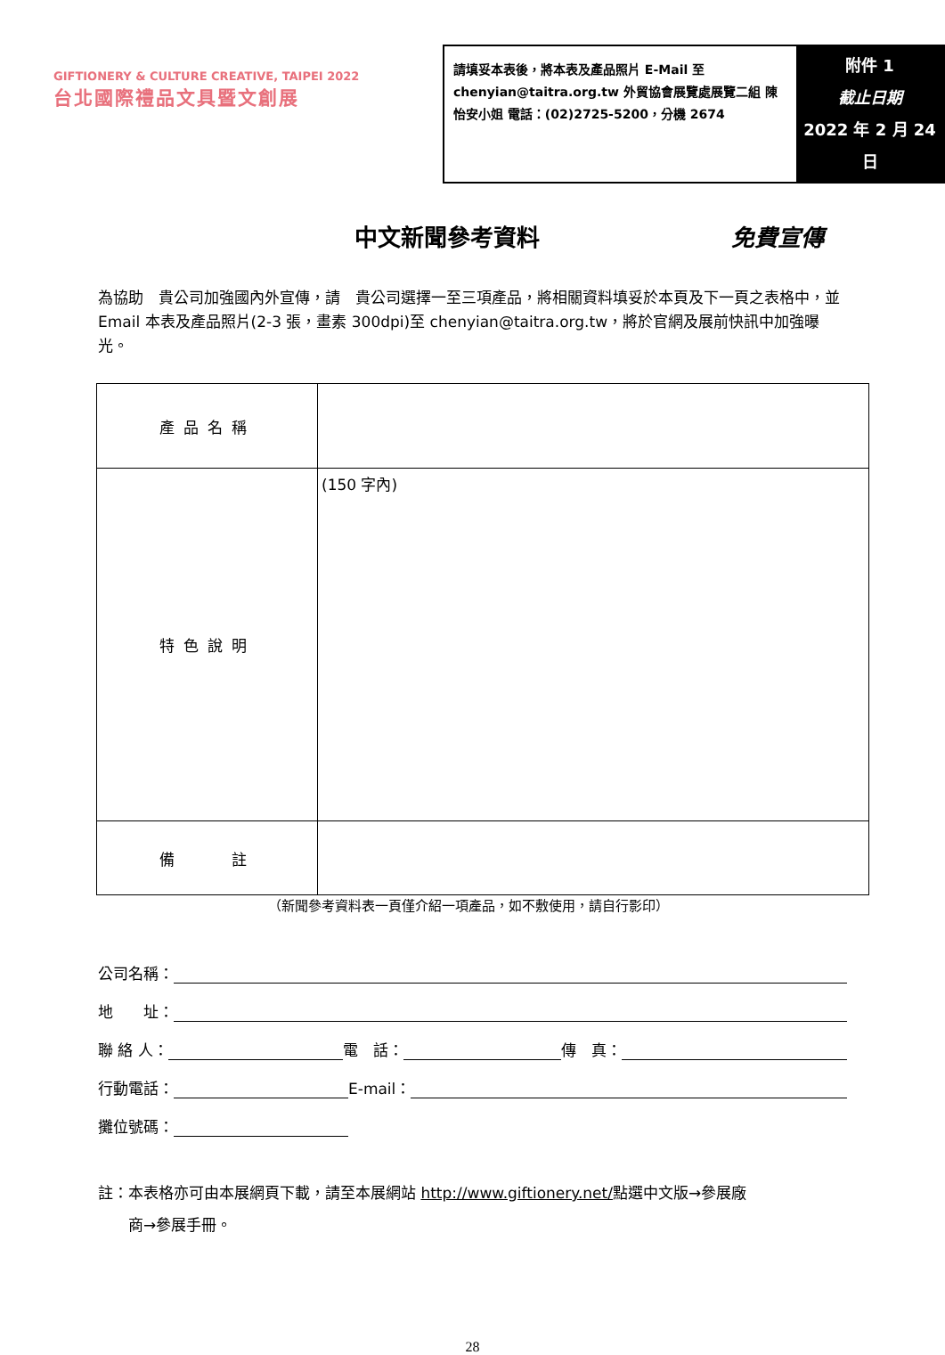GIFTIONERY & CULTURE CREATIVE, TAIPEI 2022
台北國際禮品文具暨文創展
請填妥本表後，將本表及產品照片 E-Mail 至 chenyian@taitra.org.tw 外貿協會展覽處展覽二組 陳怡安小姐 電話：(02)2725-5200，分機 2674
附件 1
截止日期
2022 年 2 月 24 日
中文新聞參考資料 免費宣傳
為協助　貴公司加強國內外宣傳，請　貴公司選擇一至三項產品，將相關資料填妥於本頁及下一頁之表格中，並 Email 本表及產品照片(2-3 張，畫素 300dpi)至 chenyian@taitra.org.tw，將於官網及展前快訊中加強曝光。
| 產品名稱 | |
| 特色說明 | (150 字內) |
| 備 註 | |
（新聞參考資料表一頁僅介紹一項產品，如不敷使用，請自行影印）
公司名稱：
地　　址：
聯 絡 人：
電　話：
傳　真：
行動電話：
E-mail：
攤位號碼：
註：本表格亦可由本展網頁下載，請至本展網站 http://www.giftionery.net/點選中文版→參展廠
　　商→參展手冊。
28